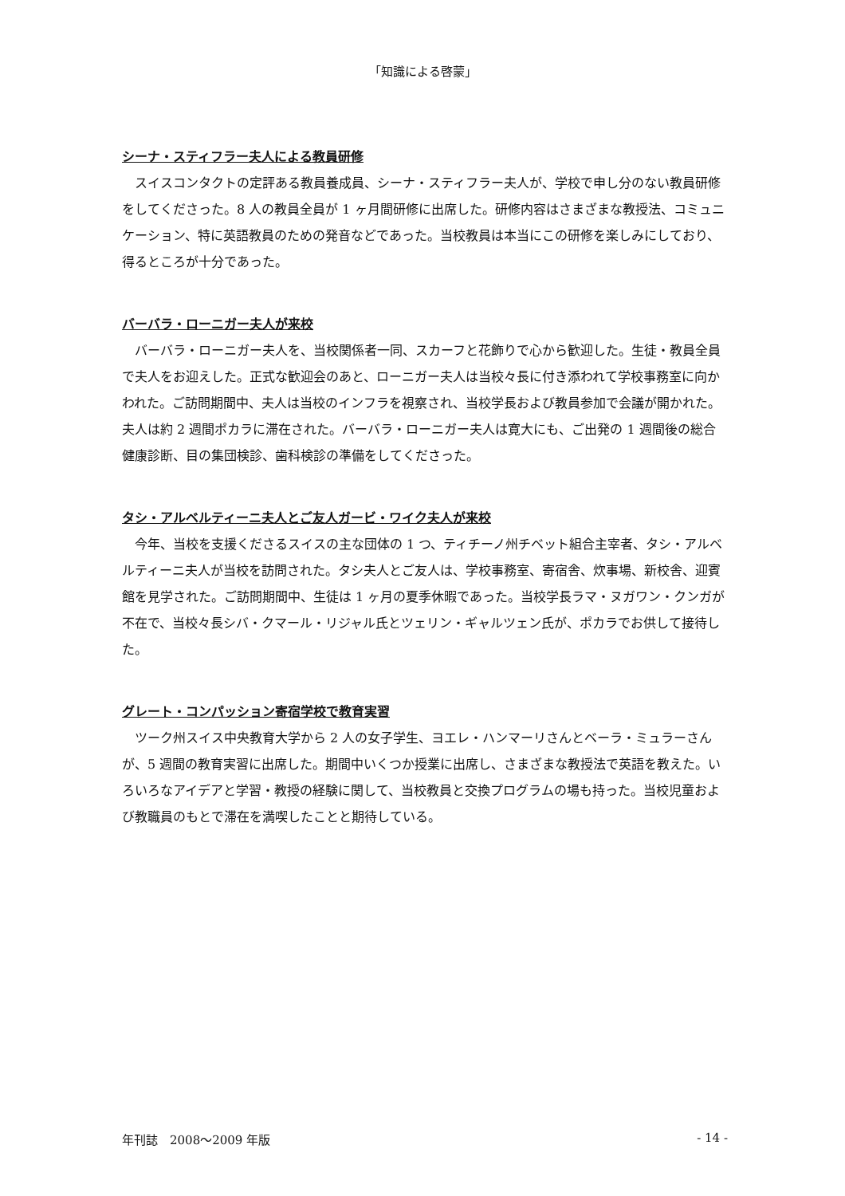「知識による啓蒙」
シーナ・スティフラー夫人による教員研修
スイスコンタクトの定評ある教員養成員、シーナ・スティフラー夫人が、学校で申し分のない教員研修をしてくださった。8 人の教員全員が 1 ヶ月間研修に出席した。研修内容はさまざまな教授法、コミュニケーション、特に英語教員のための発音などであった。当校教員は本当にこの研修を楽しみにしており、得るところが十分であった。
バーバラ・ローニガー夫人が来校
バーバラ・ローニガー夫人を、当校関係者一同、スカーフと花飾りで心から歓迎した。生徒・教員全員で夫人をお迎えした。正式な歓迎会のあと、ローニガー夫人は当校々長に付き添われて学校事務室に向かわれた。ご訪問期間中、夫人は当校のインフラを視察され、当校学長および教員参加で会議が開かれた。夫人は約 2 週間ポカラに滞在された。バーバラ・ローニガー夫人は寛大にも、ご出発の 1 週間後の総合健康診断、目の集団検診、歯科検診の準備をしてくださった。
タシ・アルベルティーニ夫人とご友人ガービ・ワイク夫人が来校
今年、当校を支援くださるスイスの主な団体の 1 つ、ティチーノ州チベット組合主宰者、タシ・アルベルティーニ夫人が当校を訪問された。タシ夫人とご友人は、学校事務室、寄宿舎、炊事場、新校舎、迎賓館を見学された。ご訪問期間中、生徒は 1 ヶ月の夏季休暇であった。当校学長ラマ・ヌガワン・クンガが不在で、当校々長シバ・クマール・リジャル氏とツェリン・ギャルツェン氏が、ポカラでお供して接待した。
グレート・コンパッション寄宿学校で教育実習
ツーク州スイス中央教育大学から 2 人の女子学生、ヨエレ・ハンマーリさんとベーラ・ミュラーさんが、5 週間の教育実習に出席した。期間中いくつか授業に出席し、さまざまな教授法で英語を教えた。いろいろなアイデアと学習・教授の経験に関して、当校教員と交換プログラムの場も持った。当校児童および教職員のもとで滞在を満喫したことと期待している。
年刊誌　2008～2009 年版 - 14 -